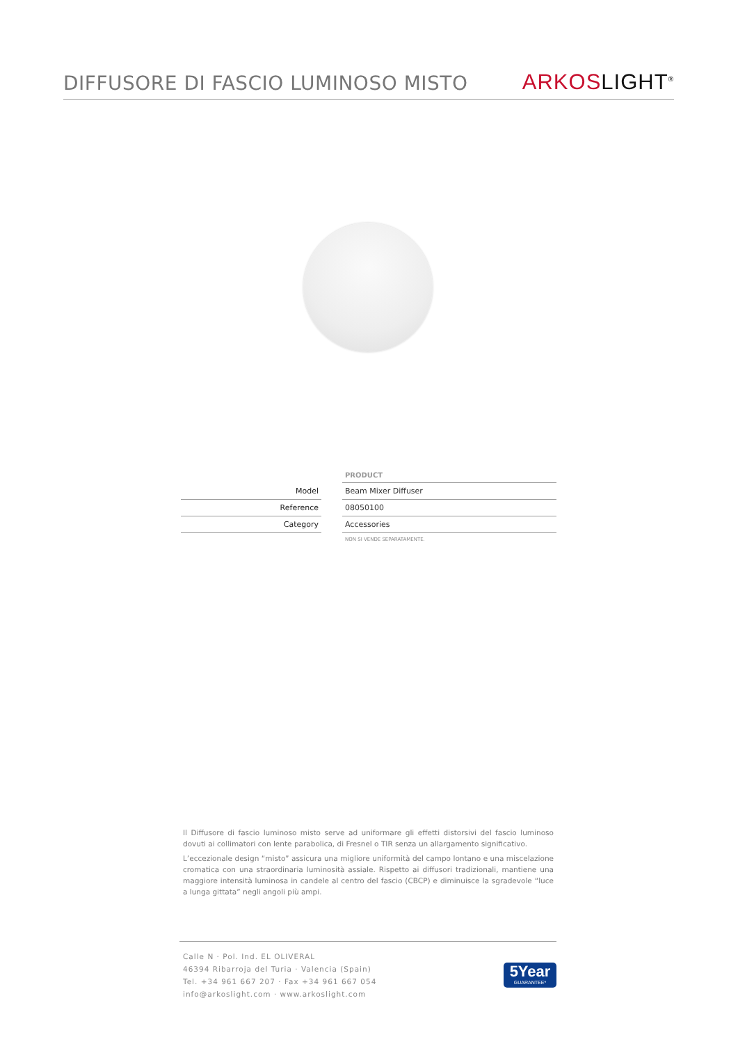DIFFUSORE DI FASCIO LUMINOSO MISTO
ARKOS LIGHT<sup>®</sup>
| | | PRODUCT |
| Model | | Beam Mixer Diffuser |
| Reference | | 08050100 |
| Category | | Accessories |
| | | NON SI VENDE SEPARATAMENTE. |
Il Diffusore di fascio luminoso misto serve ad uniformare gli effetti distorsivi del fascio luminoso dovuti ai collimatori con lente parabolica, di Fresnel o TIR senza un allargamento significativo.
L’eccezionale design “misto” assicura una migliore uniformità del campo lontano e una miscelazione cromatica con una straordinaria luminosità assiale. Rispetto ai diffusori tradizionali, mantiene una maggiore intensità luminosa in candele al centro del fascio (CBCP) e diminuisce la sgradevole “luce a lunga gittata” negli angoli più ampi.
Calle N · Pol. Ind. EL OLIVERAL
46394 Ribarroja del Turia · Valencia (Spain)
Tel. +34 961 667 207 · Fax +34 961 667 054
info@arkoslight.com · www.arkoslight.com
5Year
GUARANTEE*